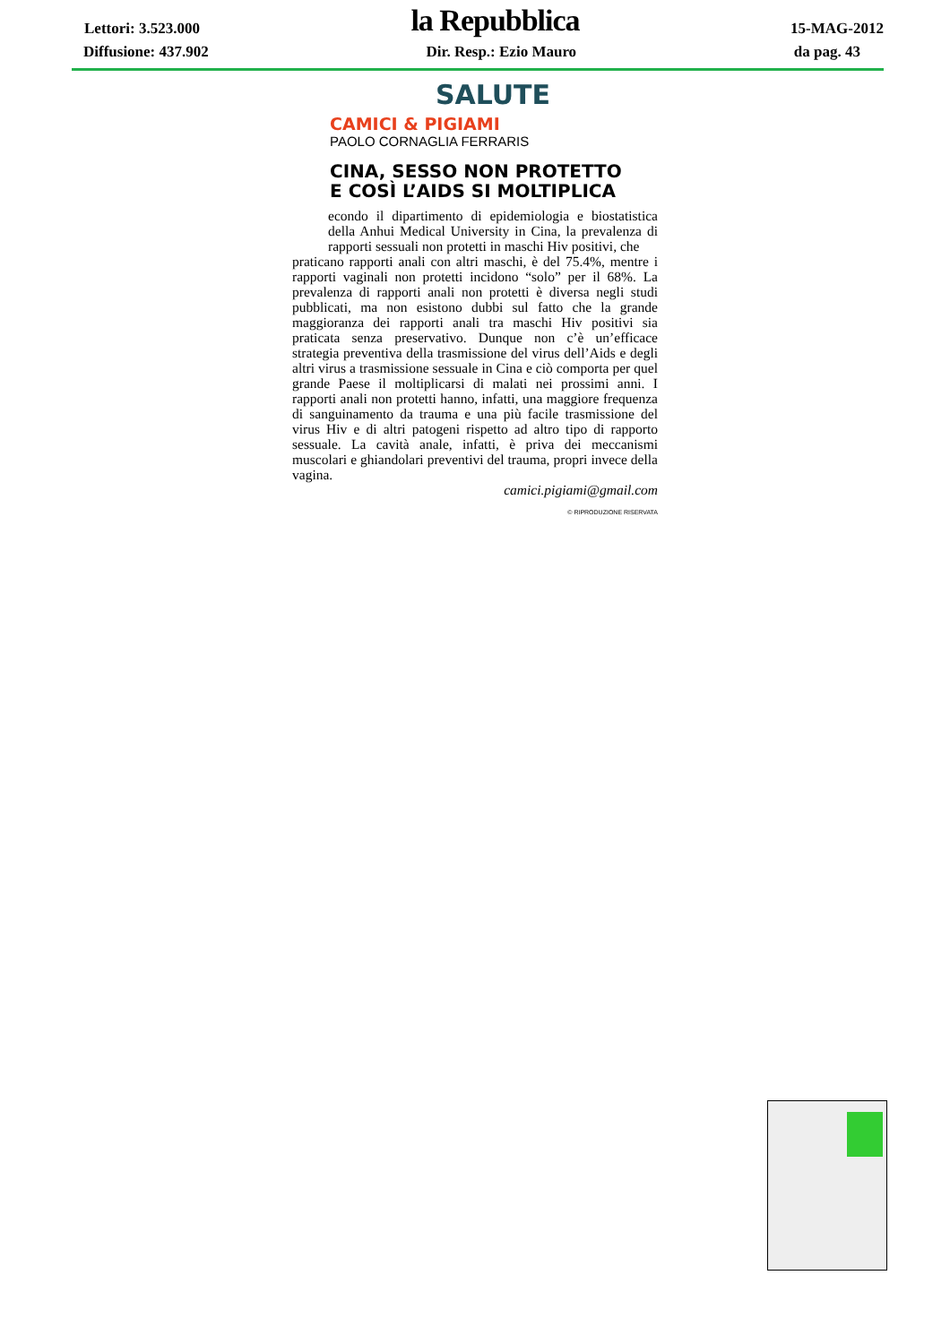Lettori: 3.523.000 la Repubblica 15-MAG-2012
Diffusione: 437.902 Dir. Resp.: Ezio Mauro da pag. 43
SALUTE
CAMICI & PIGIAMI
PAOLO CORNAGLIA FERRARIS
CINA, SESSO NON PROTETTO
E COSÌ L’AIDS SI MOLTIPLICA
econdo il dipartimento di epidemiologia e biostatistica della Anhui Medical University in Cina, la prevalenza di rapporti sessuali non protetti in maschi Hiv positivi, che
praticano rapporti anali con altri maschi, è del 75.4%, mentre i rapporti vaginali non protetti incidono “solo” per il 68%. La prevalenza di rapporti anali non protetti è diversa negli studi pubblicati, ma non esistono dubbi sul fatto che la grande maggioranza dei rapporti anali tra maschi Hiv positivi sia praticata senza preservativo. Dunque non c’è un’efficace strategia preventiva della trasmissione del virus dell’Aids e degli altri virus a trasmissione sessuale in Cina e ciò comporta per quel grande Paese il moltiplicarsi di malati nei prossimi anni. I rapporti anali non protetti hanno, infatti, una maggiore frequenza di sanguinamento da trauma e una più facile trasmissione del virus Hiv e di altri patogeni rispetto ad altro tipo di rapporto sessuale. La cavità anale, infatti, è priva dei meccanismi muscolari e ghiandolari preventivi del trauma, propri invece della vagina.
camici.pigiami@gmail.com
© RIPRODUZIONE RISERVATA